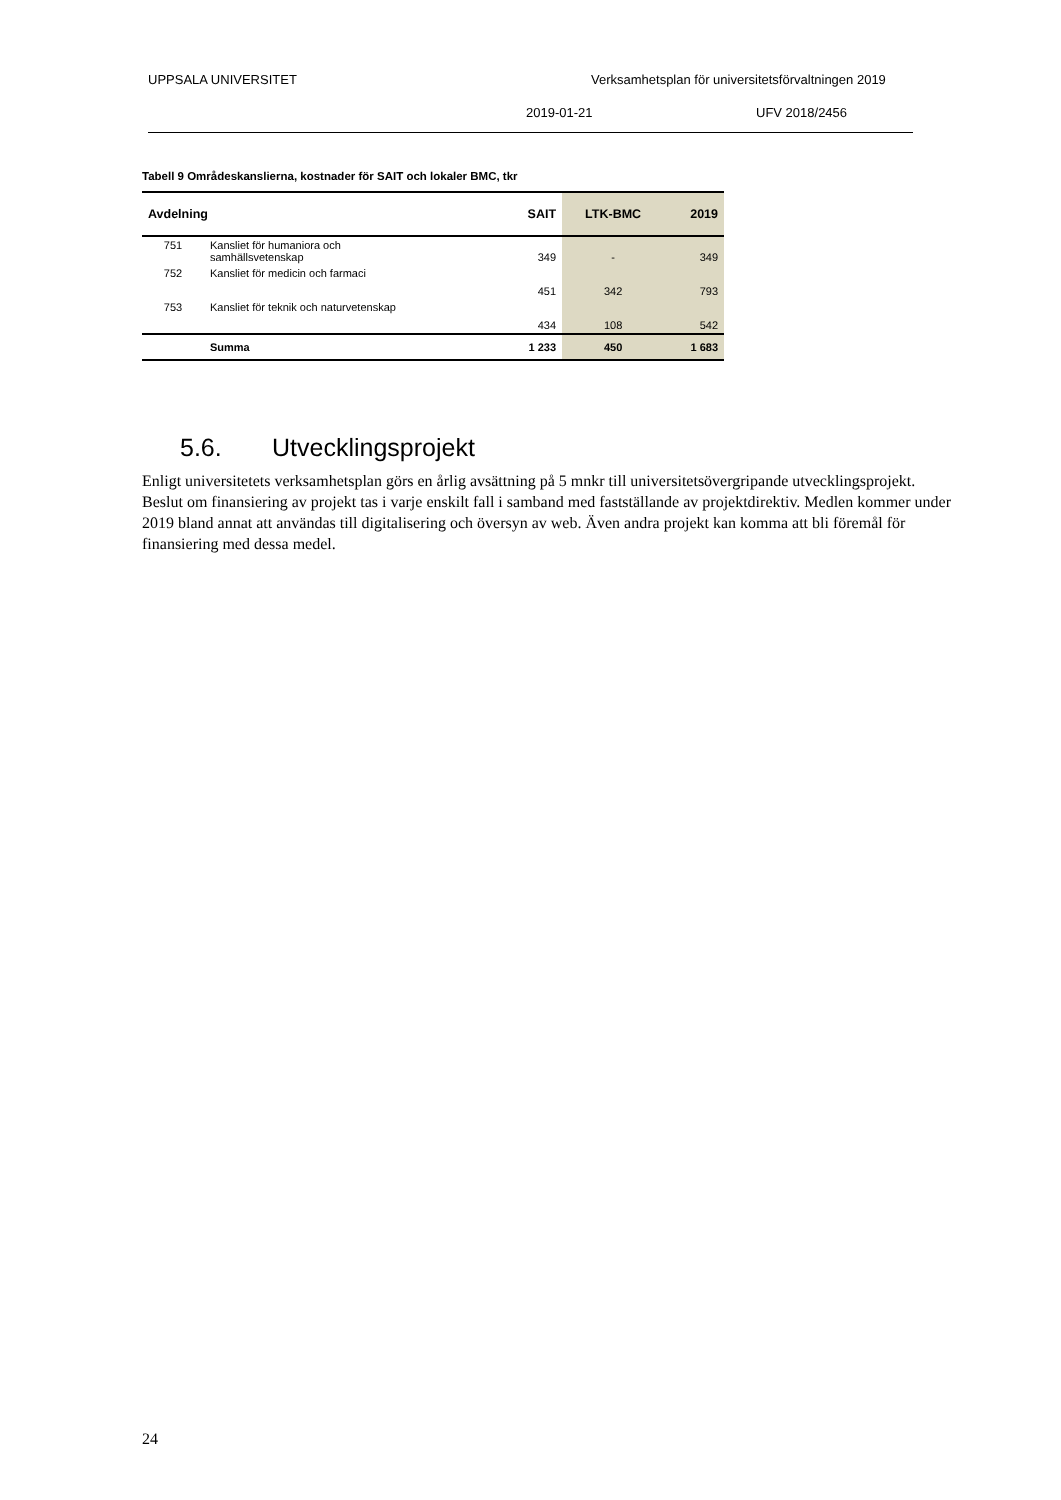UPPSALA UNIVERSITET Verksamhetsplan för universitetsförvaltningen 2019
2019-01-21 UFV 2018/2456
Tabell 9 Områdeskanslierna, kostnader för SAIT och lokaler BMC, tkr
| Avdelning | | SAIT | LTK-BMC | 2019 |
| --- | --- | --- | --- | --- |
| 751 | Kansliet för humaniora och samhällsvetenskap | 349 | - | 349 |
| 752 | Kansliet för medicin och farmaci | 451 | 342 | 793 |
| 753 | Kansliet för teknik och naturvetenskap | 434 | 108 | 542 |
| | Summa | 1 233 | 450 | 1 683 |
5.6. Utvecklingsprojekt
Enligt universitetets verksamhetsplan görs en årlig avsättning på 5 mnkr till universitetsövergripande utvecklingsprojekt. Beslut om finansiering av projekt tas i varje enskilt fall i samband med fastställande av projektdirektiv. Medlen kommer under 2019 bland annat att användas till digitalisering och översyn av web. Även andra projekt kan komma att bli föremål för finansiering med dessa medel.
24